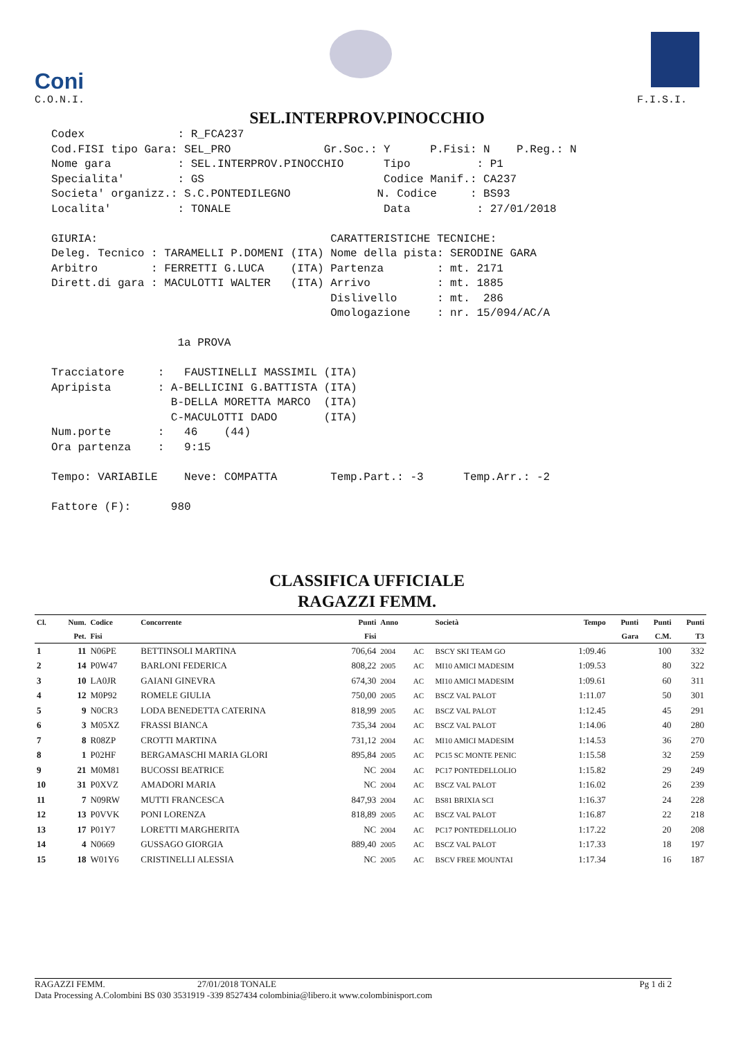Coni
C.O.N.I.
F.I.S.I.
SEL.INTERPROV.PINOCCHIO
Codex : R_FCA237 Cod.FISI tipo Gara: SEL_PRO Gr.Soc.: Y P.Fisi: N P.Reg.: N Nome gara : SEL.INTERPROV.PINOCCHIO Tipo : P1 Specialita' : GS Codice Manif.: CA237 Societa' organizz.: S.C.PONTEDILEGNO N. Codice : BS93 Localita' : TONALE Data : 27/01/2018 GIURIA: CARATTERISTICHE TECNICHE: Deleg. Tecnico : TARAMELLI P.DOMENI (ITA) Nome della pista: SERODINE GARA Arbitro : FERRETTI G.LUCA (ITA) Partenza : mt. 2171 Dirett.di gara : MACULOTTI WALTER (ITA) Arrivo : mt. 1885 Dislivello : mt. 286 Omologazione : nr. 15/094/AC/A 1a PROVA Tracciatore : FAUSTINELLI MASSIMIL (ITA) Apripista : A-BELLICINI G.BATTISTA (ITA) B-DELLA MORETTA MARCO (ITA) C-MACULOTTI DADO (ITA) Num.porte : 46 (44) Ora partenza : 9:15 Tempo: VARIABILE Neve: COMPATTA Temp.Part.: -3 Temp.Arr.: -2 Fattore (F): 980
CLASSIFICA UFFICIALE
RAGAZZI FEMM.
| Cl. | Num. | Codice | Concorrente | Punti | Anno | | Società | Tempo | Punti | Punti | Punti |
| --- | --- | --- | --- | --- | --- | --- | --- | --- | --- | --- | --- |
| | Pet. | Fisi | | Fisi | | | | | Gara | C.M. | T3 |
| 1 | 11 | N06PE | BETTINSOLI MARTINA | 706,64 | 2004 | AC | BSCY SKI TEAM GO | 1:09.46 | | 100 | 332 |
| 2 | 14 | P0W47 | BARLONI FEDERICA | 808,22 | 2005 | AC | MI10 AMICI MADESIM | 1:09.53 | | 80 | 322 |
| 3 | 10 | LA0JR | GAIANI GINEVRA | 674,30 | 2004 | AC | MI10 AMICI MADESIM | 1:09.61 | | 60 | 311 |
| 4 | 12 | M0P92 | ROMELE GIULIA | 750,00 | 2005 | AC | BSCZ VAL PALOT | 1:11.07 | | 50 | 301 |
| 5 | 9 | N0CR3 | LODA BENEDETTA CATERINA | 818,99 | 2005 | AC | BSCZ VAL PALOT | 1:12.45 | | 45 | 291 |
| 6 | 3 | M05XZ | FRASSI BIANCA | 735,34 | 2004 | AC | BSCZ VAL PALOT | 1:14.06 | | 40 | 280 |
| 7 | 8 | R08ZP | CROTTI MARTINA | 731,12 | 2004 | AC | MI10 AMICI MADESIM | 1:14.53 | | 36 | 270 |
| 8 | 1 | P02HF | BERGAMASCHI MARIA GLORI | 895,84 | 2005 | AC | PC15 SC MONTE PENIC | 1:15.58 | | 32 | 259 |
| 9 | 21 | M0M81 | BUCOSSI BEATRICE | NC | 2004 | AC | PC17 PONTEDELLOLIO | 1:15.82 | | 29 | 249 |
| 10 | 31 | P0XVZ | AMADORI MARIA | NC | 2004 | AC | BSCZ VAL PALOT | 1:16.02 | | 26 | 239 |
| 11 | 7 | N09RW | MUTTI FRANCESCA | 847,93 | 2004 | AC | BS81 BRIXIA SCI | 1:16.37 | | 24 | 228 |
| 12 | 13 | P0VVK | PONI LORENZA | 818,89 | 2005 | AC | BSCZ VAL PALOT | 1:16.87 | | 22 | 218 |
| 13 | 17 | P01Y7 | LORETTI MARGHERITA | NC | 2004 | AC | PC17 PONTEDELLOLIO | 1:17.22 | | 20 | 208 |
| 14 | 4 | N0669 | GUSSAGO GIORGIA | 889,40 | 2005 | AC | BSCZ VAL PALOT | 1:17.33 | | 18 | 197 |
| 15 | 18 | W01Y6 | CRISTINELLI ALESSIA | NC | 2005 | AC | BSCV FREE MOUNTAI | 1:17.34 | | 16 | 187 |
RAGAZZI FEMM. 27/01/2018 TONALE Pg 1 di 2
Data Processing A.Colombini BS 030 3531919 -339 8527434 colombinia@libero.it www.colombinisport.com